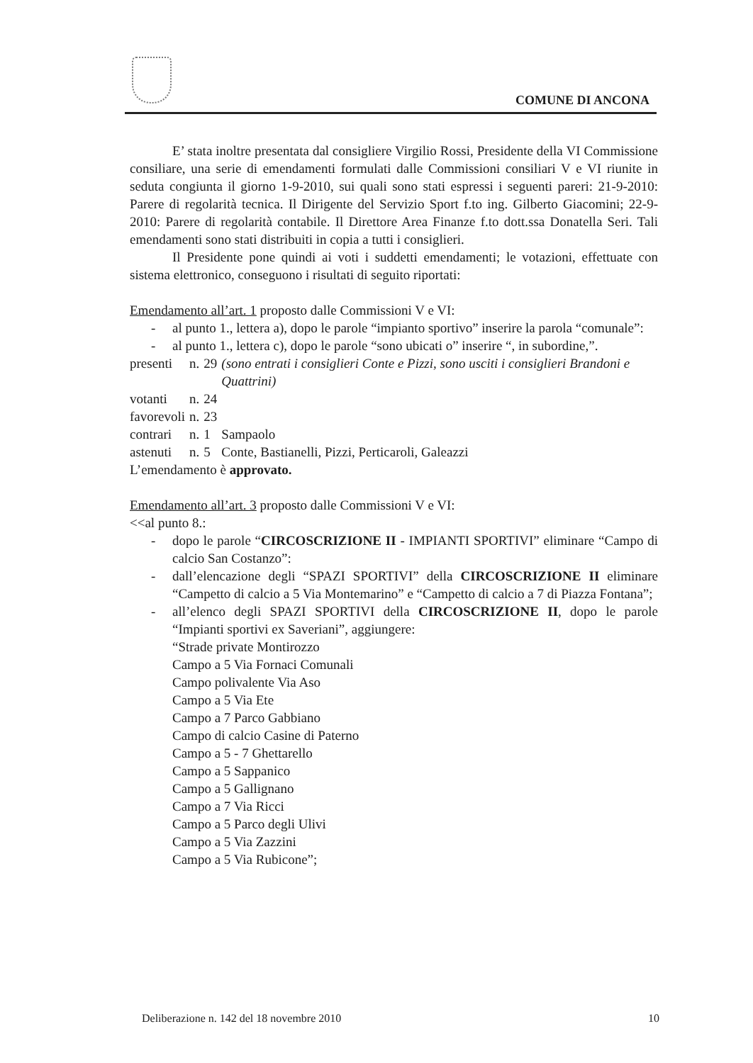COMUNE DI ANCONA
E’ stata inoltre presentata dal consigliere Virgilio Rossi, Presidente della VI Commissione consiliare, una serie di emendamenti formulati dalle Commissioni consiliari V e VI riunite in seduta congiunta il giorno 1-9-2010, sui quali sono stati espressi i seguenti pareri: 21-9-2010: Parere di regolarità tecnica. Il Dirigente del Servizio Sport f.to ing. Gilberto Giacomini; 22-9-2010: Parere di regolarità contabile. Il Direttore Area Finanze f.to dott.ssa Donatella Seri. Tali emendamenti sono stati distribuiti in copia a tutti i consiglieri.
Il Presidente pone quindi ai voti i suddetti emendamenti; le votazioni, effettuate con sistema elettronico, conseguono i risultati di seguito riportati:
Emendamento all’art. 1 proposto dalle Commissioni V e VI:
- al punto 1., lettera a), dopo le parole “impianto sportivo” inserire la parola “comunale”:
- al punto 1., lettera c), dopo le parole “sono ubicati o” inserire “, in subordine,”.
| presenti | n. | 29 | (sono entrati i consiglieri Conte e Pizzi, sono usciti i consiglieri Brandoni e Quattrini) |
| votanti | n. | 24 | |
| favorevoli | n. | 23 | |
| contrari | n. | 1 | Sampaolo |
| astenuti | n. | 5 | Conte, Bastianelli, Pizzi, Perticaroli, Galeazzi |
L’emendamento è approvato.
Emendamento all’art. 3 proposto dalle Commissioni V e VI:
<<al punto 8.:
- dopo le parole “CIRCOSCRIZIONE II - IMPIANTI SPORTIVI” eliminare “Campo di calcio San Costanzo”:
- dall’elencazione degli “SPAZI SPORTIVI” della CIRCOSCRIZIONE II eliminare “Campetto di calcio a 5 Via Montemarino” e “Campetto di calcio a 7 di Piazza Fontana”;
- all’elenco degli SPAZI SPORTIVI della CIRCOSCRIZIONE II, dopo le parole “Impianti sportivi ex Saveriani”, aggiungere:
“Strade private Montirozzo
Campo a 5 Via Fornaci Comunali
Campo polivalente Via Aso
Campo a 5 Via Ete
Campo a 7 Parco Gabbiano
Campo di calcio Casine di Paterno
Campo a 5 - 7 Ghettarello
Campo a 5 Sappanico
Campo a 5 Gallignano
Campo a 7 Via Ricci
Campo a 5 Parco degli Ulivi
Campo a 5 Via Zazzini
Campo a 5 Via Rubicone”;
Deliberazione n. 142 del 18 novembre 2010 10